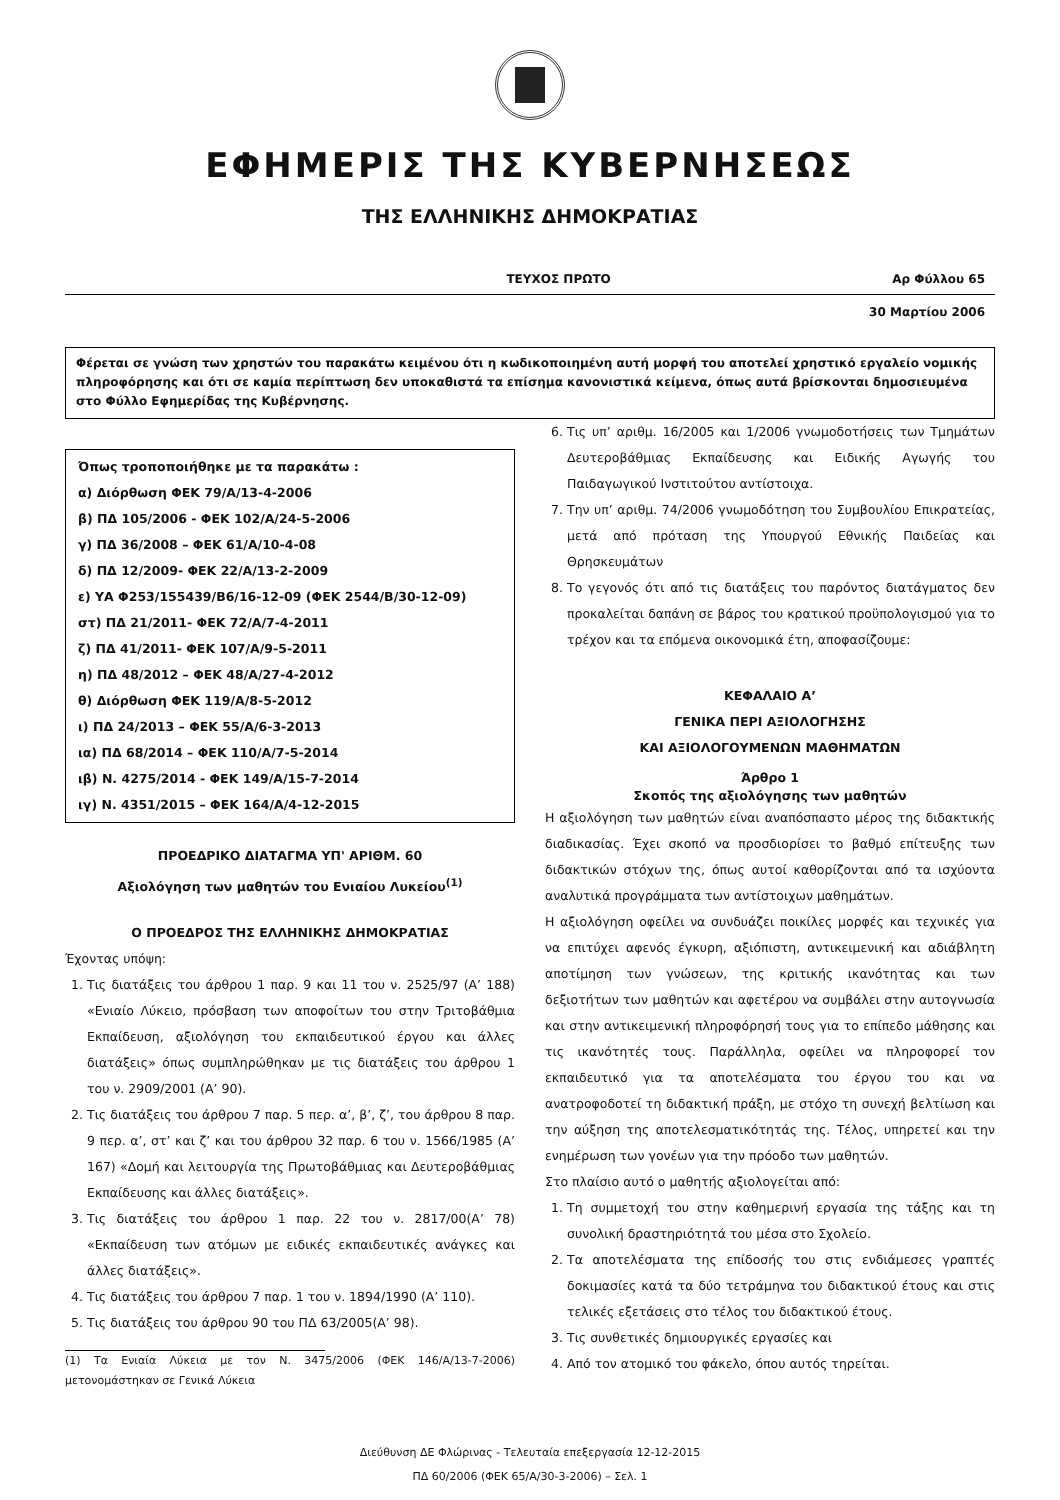ΕΦΗΜΕΡΙΣ ΤΗΣ ΚΥΒΕΡΝΗΣΕΩΣ
ΤΗΣ ΕΛΛΗΝΙΚΗΣ ΔΗΜΟΚΡΑΤΙΑΣ
ΤΕΥΧΟΣ ΠΡΩΤΟ Αρ Φύλλου 65
30 Μαρτίου 2006
Φέρεται σε γνώση των χρηστών του παρακάτω κειμένου ότι η κωδικοποιημένη αυτή μορφή του αποτελεί χρηστικό εργαλείο νομικής πληροφόρησης και ότι σε καμία περίπτωση δεν υποκαθιστά τα επίσημα κανονιστικά κείμενα, όπως αυτά βρίσκονται δημοσιευμένα στο Φύλλο Εφημερίδας της Κυβέρνησης.
Όπως τροποποιήθηκε με τα παρακάτω :
α) Διόρθωση ΦΕΚ 79/Α/13-4-2006
β) ΠΔ 105/2006 - ΦΕΚ 102/Α/24-5-2006
γ) ΠΔ 36/2008 – ΦΕΚ 61/Α/10-4-08
δ) ΠΔ 12/2009- ΦΕΚ 22/Α/13-2-2009
ε) ΥΑ Φ253/155439/Β6/16-12-09 (ΦΕΚ 2544/Β/30-12-09)
στ) ΠΔ 21/2011- ΦΕΚ 72/Α/7-4-2011
ζ) ΠΔ 41/2011- ΦΕΚ 107/Α/9-5-2011
η) ΠΔ 48/2012 – ΦΕΚ 48/Α/27-4-2012
θ) Διόρθωση ΦΕΚ 119/Α/8-5-2012
ι) ΠΔ 24/2013 – ΦΕΚ 55/Α/6-3-2013
ια) ΠΔ 68/2014 – ΦΕΚ 110/Α/7-5-2014
ιβ) Ν. 4275/2014 - ΦΕΚ 149/Α/15-7-2014
ιγ) Ν. 4351/2015 – ΦΕΚ 164/Α/4-12-2015
ΠΡΟΕΔΡΙΚΟ ΔΙΑΤΑΓΜΑ ΥΠ' ΑΡΙΘΜ. 60
Αξιολόγηση των μαθητών του Ενιαίου Λυκείου<sup>(1)</sup>
Ο ΠΡΟΕΔΡΟΣ ΤΗΣ ΕΛΛΗΝΙΚΗΣ ΔΗΜΟΚΡΑΤΙΑΣ
Έχοντας υπόψη:
1. Τις διατάξεις του άρθρου 1 παρ. 9 και 11 του ν. 2525/97 (Α’ 188) «Ενιαίο Λύκειο, πρόσβαση των αποφοίτων του στην Τριτοβάθμια Εκπαίδευση, αξιολόγηση του εκπαιδευτικού έργου και άλλες διατάξεις» όπως συμπληρώθηκαν με τις διατάξεις του άρθρου 1 του ν. 2909/2001 (Α’ 90).
2. Τις διατάξεις του άρθρου 7 παρ. 5 περ. α’, β’, ζ’, του άρθρου 8 παρ. 9 περ. α’, στ’ και ζ’ και του άρθρου 32 παρ. 6 του ν. 1566/1985 (Α’ 167) «Δομή και λειτουργία της Πρωτοβάθμιας και Δευτεροβάθμιας Εκπαίδευσης και άλλες διατάξεις».
3. Τις διατάξεις του άρθρου 1 παρ. 22 του ν. 2817/00(Α’ 78) «Εκπαίδευση των ατόμων με ειδικές εκπαιδευτικές ανάγκες και άλλες διατάξεις».
4. Τις διατάξεις του άρθρου 7 παρ. 1 του ν. 1894/1990 (Α’ 110).
5. Τις διατάξεις του άρθρου 90 του ΠΔ 63/2005(Α’ 98).
(1) Τα Ενιαία Λύκεια με τον Ν. 3475/2006 (ΦΕΚ 146/Α/13-7-2006) μετονομάστηκαν σε Γενικά Λύκεια
6. Τις υπ’ αριθμ. 16/2005 και 1/2006 γνωμοδοτήσεις των Τμημάτων Δευτεροβάθμιας Εκπαίδευσης και Ειδικής Αγωγής του Παιδαγωγικού Ινστιτούτου αντίστοιχα.
7. Την υπ’ αριθμ. 74/2006 γνωμοδότηση του Συμβουλίου Επικρατείας, μετά από πρόταση της Υπουργού Εθνικής Παιδείας και Θρησκευμάτων
8. Το γεγονός ότι από τις διατάξεις του παρόντος διατάγματος δεν προκαλείται δαπάνη σε βάρος του κρατικού προϋπολογισμού για το τρέχον και τα επόμενα οικονομικά έτη, αποφασίζουμε:
ΚΕΦΑΛΑΙΟ Α’
ΓΕΝΙΚΑ ΠΕΡΙ ΑΞΙΟΛΟΓΗΣΗΣ
ΚΑΙ ΑΞΙΟΛΟΓΟΥΜΕΝΩΝ ΜΑΘΗΜΑΤΩΝ
Άρθρο 1
Σκοπός της αξιολόγησης των μαθητών
Η αξιολόγηση των μαθητών είναι αναπόσπαστο μέρος της διδακτικής διαδικασίας. Έχει σκοπό να προσδιορίσει το βαθμό επίτευξης των διδακτικών στόχων της, όπως αυτοί καθορίζονται από τα ισχύοντα αναλυτικά προγράμματα των αντίστοιχων μαθημάτων.
Η αξιολόγηση οφείλει να συνδυάζει ποικίλες μορφές και τεχνικές για να επιτύχει αφενός έγκυρη, αξιόπιστη, αντικειμενική και αδιάβλητη αποτίμηση των γνώσεων, της κριτικής ικανότητας και των δεξιοτήτων των μαθητών και αφετέρου να συμβάλει στην αυτογνωσία και στην αντικειμενική πληροφόρησή τους για το επίπεδο μάθησης και τις ικανότητές τους. Παράλληλα, οφείλει να πληροφορεί τον εκπαιδευτικό για τα αποτελέσματα του έργου του και να ανατροφοδοτεί τη διδακτική πράξη, με στόχο τη συνεχή βελτίωση και την αύξηση της αποτελεσματικότητάς της. Τέλος, υπηρετεί και την ενημέρωση των γονέων για την πρόοδο των μαθητών.
Στο πλαίσιο αυτό ο μαθητής αξιολογείται από:
1. Τη συμμετοχή του στην καθημερινή εργασία της τάξης και τη συνολική δραστηριότητά του μέσα στο Σχολείο.
2. Τα αποτελέσματα της επίδοσής του στις ενδιάμεσες γραπτές δοκιμασίες κατά τα δύο τετράμηνα του διδακτικού έτους και στις τελικές εξετάσεις στο τέλος του διδακτικού έτους.
3. Τις συνθετικές δημιουργικές εργασίες και
4. Από τον ατομικό του φάκελο, όπου αυτός τηρείται.
Διεύθυνση ΔΕ Φλώρινας - Τελευταία επεξεργασία 12-12-2015
ΠΔ 60/2006 (ΦΕΚ 65/Α/30-3-2006) – Σελ. 1